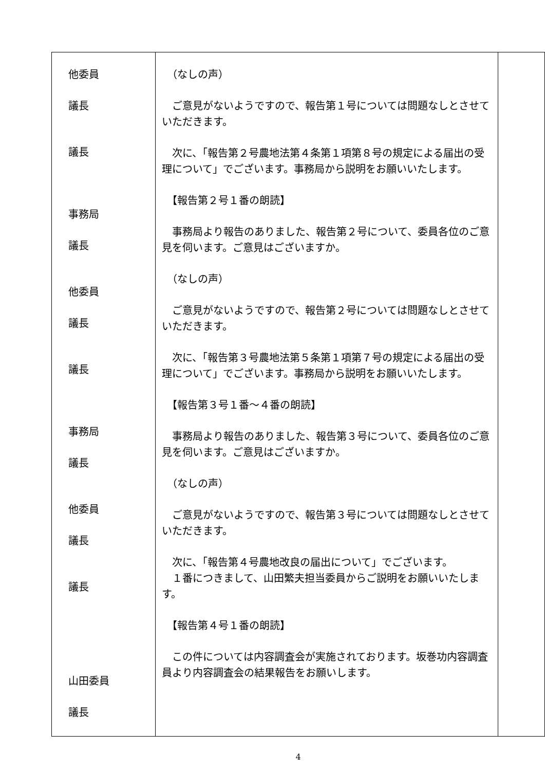| 他委員 議長 議長 事務局 議長 他委員 議長 議長 事務局 議長 他委員 議長 議長 山田委員 議長 | （なしの声） ご意見がないようですので、報告第１号については問題なしとさせていただきます。 次に、「報告第２号農地法第４条第１項第８号の規定による届出の受理について」でございます。事務局から説明をお願いいたします。 【報告第２号１番の朗読】 事務局より報告のありました、報告第２号について、委員各位のご意見を伺います。ご意見はございますか。 （なしの声） ご意見がないようですので、報告第２号については問題なしとさせていただきます。 次に、「報告第３号農地法第５条第１項第７号の規定による届出の受理について」でございます。事務局から説明をお願いいたします。 【報告第３号１番～４番の朗読】 事務局より報告のありました、報告第３号について、委員各位のご意見を伺います。ご意見はございますか。 （なしの声） ご意見がないようですので、報告第３号については問題なしとさせていただきます。 次に、「報告第４号農地改良の届出について」でございます。 １番につきまして、山田繁夫担当委員からご説明をお願いいたします。 【報告第４号１番の朗読】 この件については内容調査会が実施されております。坂巻功内容調査員より内容調査会の結果報告をお願いします。 | |
4